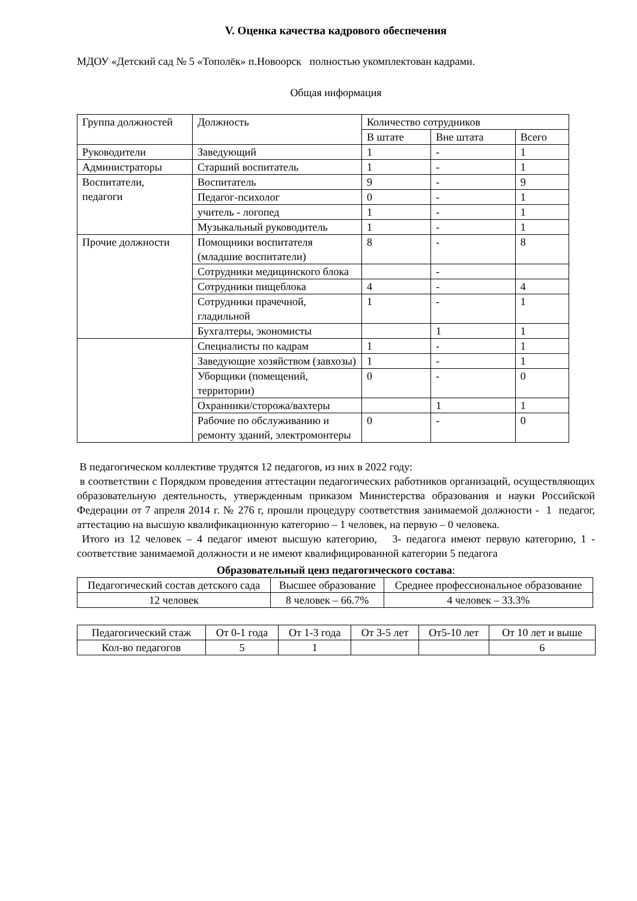V. Оценка качества кадрового обеспечения
МДОУ «Детский сад № 5 «Тополёк» п.Новоорск полностью укомплектован кадрами.
Общая информация
| Группа должностей | Должность | Количество сотрудников | | |
| --- | --- | --- | --- | --- |
| | | В штате | Вне штата | Всего |
| Руководители | Заведующий | 1 | - | 1 |
| Администраторы | Старший воспитатель | 1 | - | 1 |
| Воспитатели, педагоги | Воспитатель | 9 | - | 9 |
| | Педагог-психолог | 0 | - | 1 |
| | учитель - логопед | 1 | - | 1 |
| | Музыкальный руководитель | 1 | - | 1 |
| Прочие должности | Помощники воспитателя (младшие воспитатели) | 8 | - | 8 |
| | Сотрудники медицинского блока | | - | |
| | Сотрудники пищеблока | 4 | - | 4 |
| | Сотрудники прачечной, гладильной | 1 | - | 1 |
| | Бухгалтеры, экономисты | | 1 | 1 |
| | Специалисты по кадрам | 1 | - | 1 |
| | Заведующие хозяйством (завхозы) | 1 | - | 1 |
| | Уборщики (помещений, территории) | 0 | - | 0 |
| | Охранники/сторожа/вахтеры | | 1 | 1 |
| | Рабочие по обслуживанию и ремонту зданий, электромонтеры | 0 | - | 0 |
В педагогическом коллективе трудятся 12 педагогов, из них в 2022 году:
в соответствии с Порядком проведения аттестации педагогических работников организаций, осуществляющих образовательную деятельность, утвержденным приказом Министерства образования и науки Российской Федерации от 7 апреля 2014 г. № 276 г, прошли процедуру соответствия занимаемой должности - 1 педагог, аттестацию на высшую квалификационную категорию – 1 человек, на первую – 0 человека.
Итого из 12 человек – 4 педагог имеют высшую категорию, 3- педагога имеют первую категорию, 1 - соответствие занимаемой должности и не имеют квалифицированной категории 5 педагога
Образовательный ценз педагогического состава:
| Педагогический состав детского сада | Высшее образование | Среднее профессиональное образование |
| --- | --- | --- |
| 12 человек | 8 человек – 66.7% | 4 человек – 33.3% |
| Педагогический стаж | От 0-1 года | От 1-3 года | От 3-5 лет | От5-10 лет | От 10 лет и выше |
| --- | --- | --- | --- | --- | --- |
| Кол-во педагогов | 5 | 1 | | | 6 |